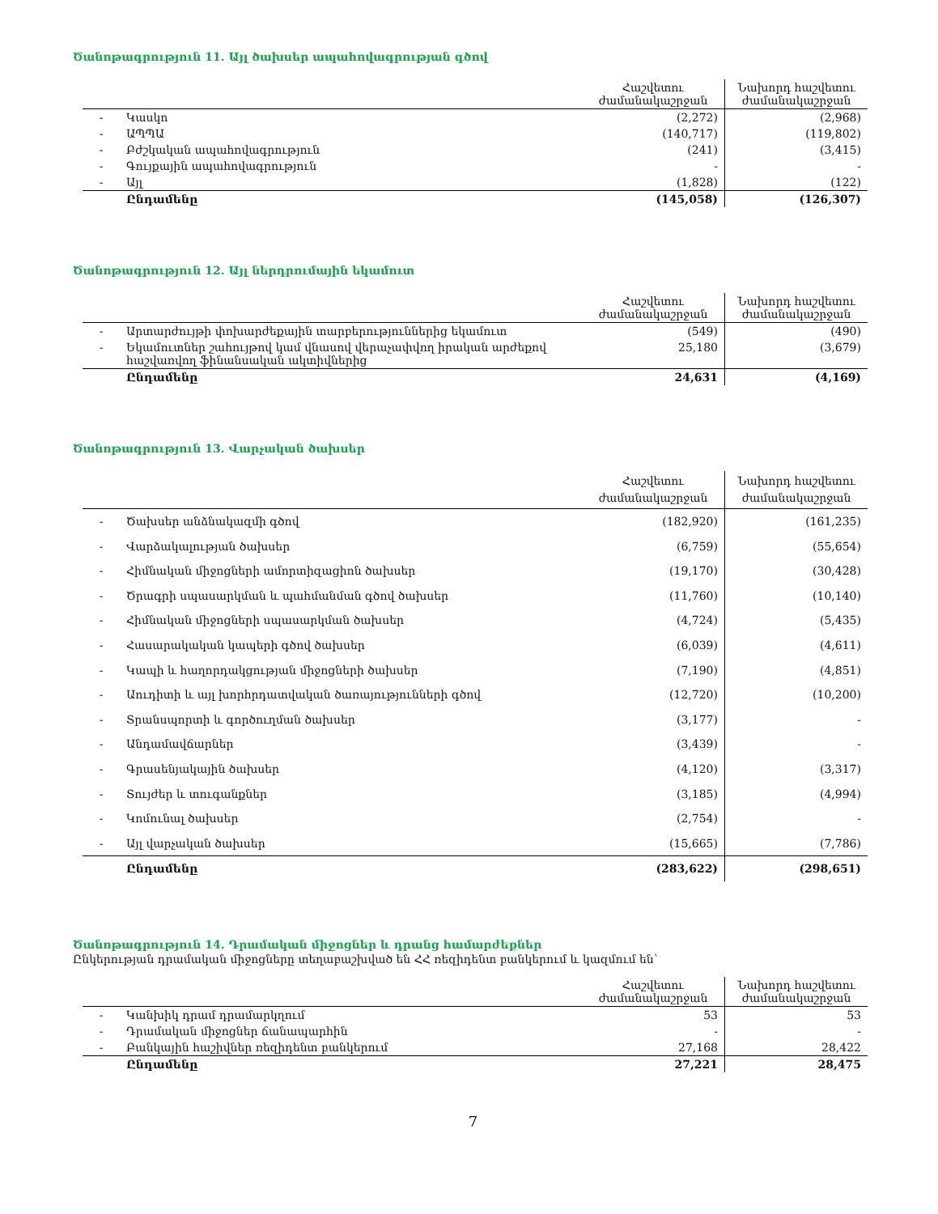Ծանոթագրություն 11. Այլ ծախսեր ապահովագրության գծով
| | | Հաշվետու ժամանակաշրջան | Նախորդ հաշվետու ժամանակաշրջան |
| --- | --- | --- | --- |
| - | Կասկո | (2,272) | (2,968) |
| - | ԱՊՊԱ | (140,717) | (119,802) |
| - | Բժշկական ապահովագրություն | (241) | (3,415) |
| - | Գույքային ապահովագրություն | - | - |
| - | Այլ | (1,828) | (122) |
| | Ընդամենը | (145,058) | (126,307) |
Ծանոթագրություն 12. Այլ ներդրումային եկամուտ
| | | Հաշվետու ժամանակաշրջան | Նախորդ հաշվետու ժամանակաշրջան |
| --- | --- | --- | --- |
| - | Արտարժույթի փոխարժեքային տարբերություններից եկամուտ | (549) | (490) |
| - | Եկամուտներ շահույթով կամ վնասով վերաչափվող իրական արժեքով հաշվառվող ֆինանսական ակտիվներից | 25,180 | (3,679) |
| | Ընդամենը | 24,631 | (4,169) |
Ծանոթագրություն 13. Վարչական ծախսեր
| | | Հաշվետու ժամանակաշրջան | Նախորդ հաշվետու ժամանակաշրջան |
| --- | --- | --- | --- |
| - | Ծախսեր անձնակազմի գծով | (182,920) | (161,235) |
| - | Վարձակալության ծախսեր | (6,759) | (55,654) |
| - | Հիմնական միջոցների ամորտիզացիոն ծախսեր | (19,170) | (30,428) |
| - | Ծրագրի սպասարկման և պահմանման գծով ծախսեր | (11,760) | (10,140) |
| - | Հիմնական միջոցների սպասարկման ծախսեր | (4,724) | (5,435) |
| - | Հասարակական կապերի գծով ծախսեր | (6,039) | (4,611) |
| - | Կապի և հաղորդակցության միջոցների ծախսեր | (7,190) | (4,851) |
| - | Աուդիտի և այլ խորհրդատվական ծառայությունների գծով | (12,720) | (10,200) |
| - | Տրանսպորտի և գործուղման ծախսեր | (3,177) | - |
| - | Անդամավճարներ | (3,439) | - |
| - | Գրասենյակային ծախսեր | (4,120) | (3,317) |
| - | Տույժեր և տուգանքներ | (3,185) | (4,994) |
| - | Կոմունալ ծախսեր | (2,754) | - |
| - | Այլ վարչական ծախսեր | (15,665) | (7,786) |
| | Ընդամենը | (283,622) | (298,651) |
Ծանոթագրություն 14. Դրամական միջոցներ և դրանց համարժեքներ
Ընկերության դրամական միջոցները տեղաբաշխված են ՀՀ ռեզիդենտ բանկերում և կազմում են՝
| | | Հաշվետու ժամանակաշրջան | Նախորդ հաշվետու ժամանակաշրջան |
| --- | --- | --- | --- |
| - | Կանխիկ դրամ դրամարկղում | 53 | 53 |
| - | Դրամական միջոցներ ճանապարհին | - | - |
| - | Բանկային հաշիվներ ռեզիդենտ բանկերում | 27,168 | 28,422 |
| | Ընդամենը | 27,221 | 28,475 |
7